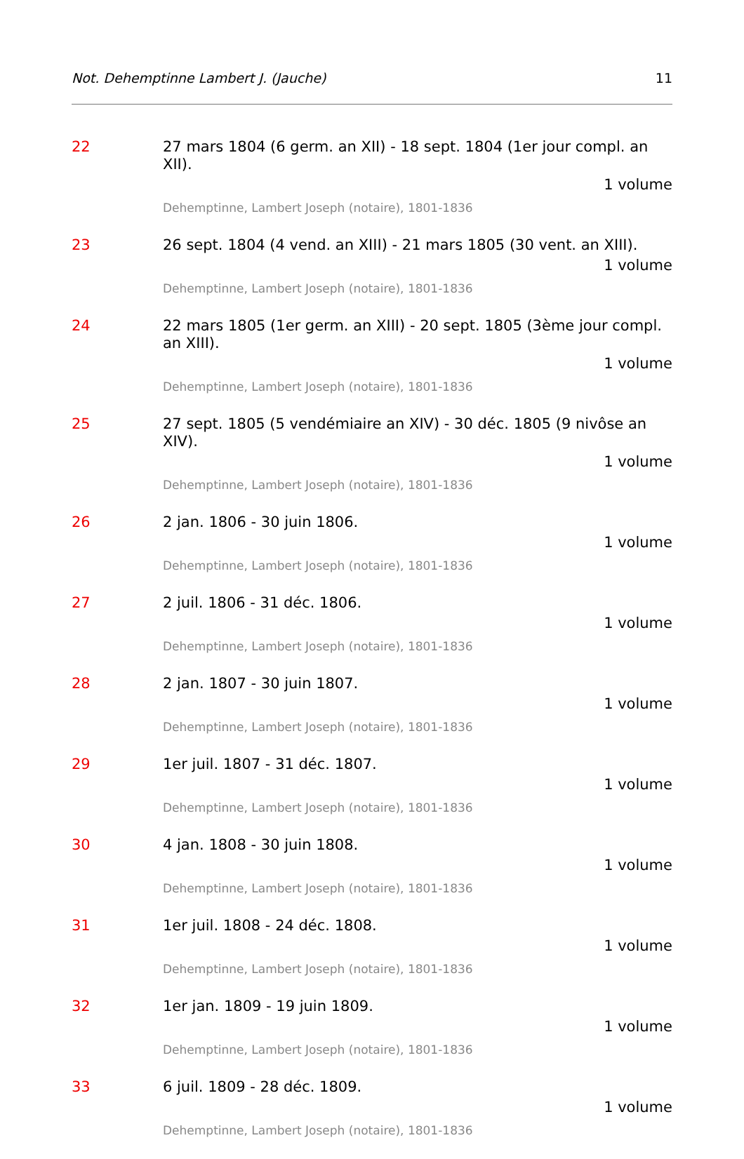Not. Dehemptinne Lambert J. (Jauche) 11
22
27 mars 1804 (6 germ. an XII) - 18 sept. 1804 (1er jour compl. an XII).
1 volume
Dehemptinne, Lambert Joseph (notaire), 1801-1836
23
26 sept. 1804 (4 vend. an XIII) - 21 mars 1805 (30 vent. an XIII).
1 volume
Dehemptinne, Lambert Joseph (notaire), 1801-1836
24
22 mars 1805 (1er germ. an XIII) - 20 sept. 1805 (3ème jour compl. an XIII).
1 volume
Dehemptinne, Lambert Joseph (notaire), 1801-1836
25
27 sept. 1805 (5 vendémiaire an XIV) - 30 déc. 1805 (9 nivôse an XIV).
1 volume
Dehemptinne, Lambert Joseph (notaire), 1801-1836
26
2 jan. 1806 - 30 juin 1806.
1 volume
Dehemptinne, Lambert Joseph (notaire), 1801-1836
27
2 juil. 1806 - 31 déc. 1806.
1 volume
Dehemptinne, Lambert Joseph (notaire), 1801-1836
28
2 jan. 1807 - 30 juin 1807.
1 volume
Dehemptinne, Lambert Joseph (notaire), 1801-1836
29
1er juil. 1807 - 31 déc. 1807.
1 volume
Dehemptinne, Lambert Joseph (notaire), 1801-1836
30
4 jan. 1808 - 30 juin 1808.
1 volume
Dehemptinne, Lambert Joseph (notaire), 1801-1836
31
1er juil. 1808 - 24 déc. 1808.
1 volume
Dehemptinne, Lambert Joseph (notaire), 1801-1836
32
1er jan. 1809 - 19 juin 1809.
1 volume
Dehemptinne, Lambert Joseph (notaire), 1801-1836
33
6 juil. 1809 - 28 déc. 1809.
1 volume
Dehemptinne, Lambert Joseph (notaire), 1801-1836